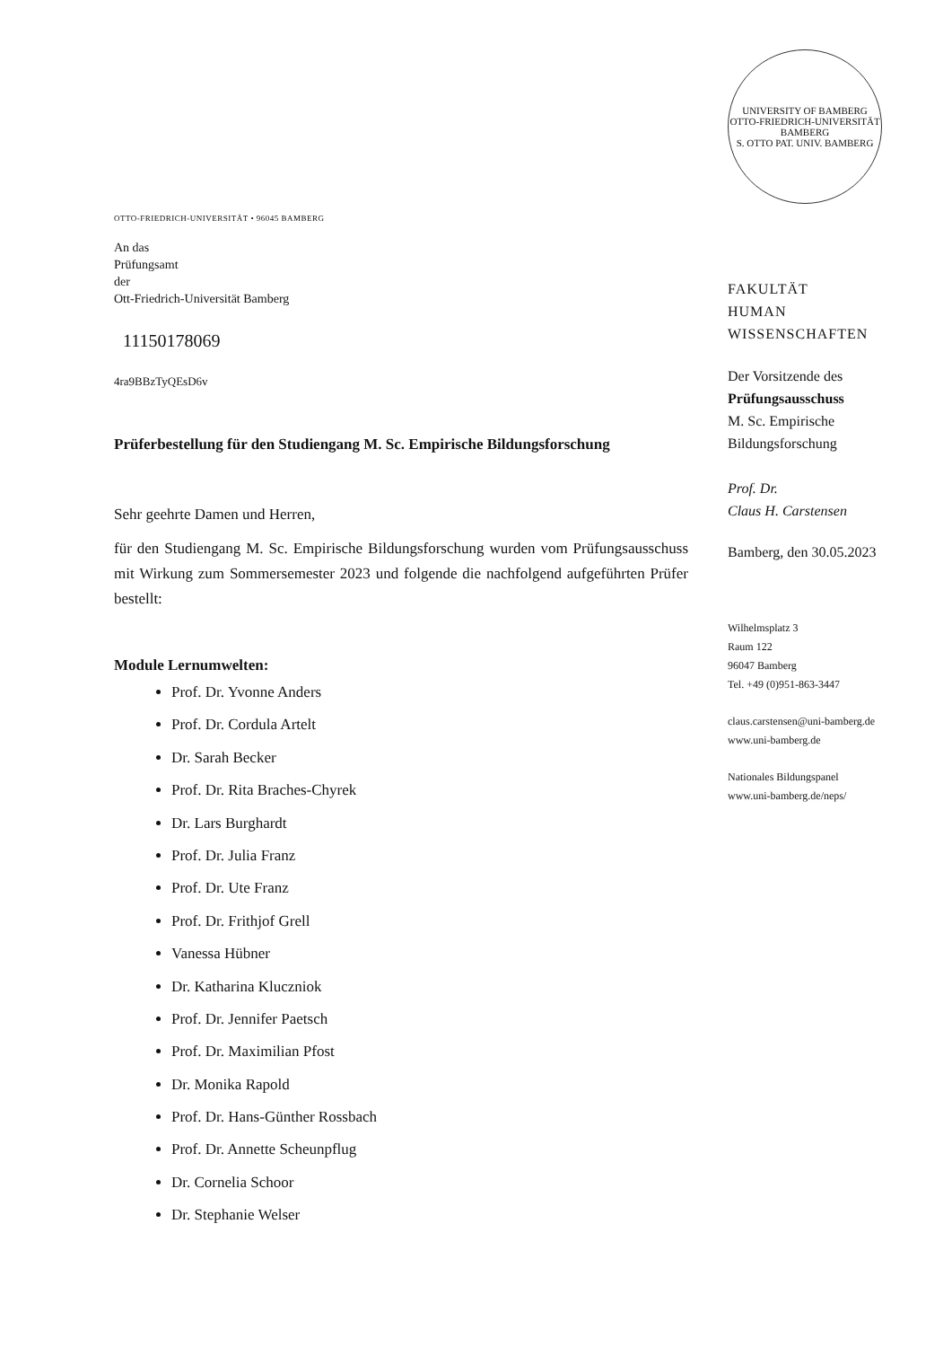OTTO-FRIEDRICH-UNIVERSITÄT • 96045 BAMBERG
An das
Prüfungsamt
der
Ott-Friedrich-Universität Bamberg
11150178069
4ra9BBzTyQEsD6v
Prüferbestellung für den Studiengang M. Sc. Empirische Bildungsforschung
Sehr geehrte Damen und Herren,
für den Studiengang M. Sc. Empirische Bildungsforschung wurden vom Prüfungsausschuss mit Wirkung zum Sommersemester 2023 und folgende die nachfolgend aufgeführten Prüfer bestellt:
Module Lernumwelten:
Prof. Dr. Yvonne Anders
Prof. Dr. Cordula Artelt
Dr. Sarah Becker
Prof. Dr. Rita Braches-Chyrek
Dr. Lars Burghardt
Prof. Dr. Julia Franz
Prof. Dr. Ute Franz
Prof. Dr. Frithjof Grell
Vanessa Hübner
Dr. Katharina Kluczniok
Prof. Dr. Jennifer Paetsch
Prof. Dr. Maximilian Pfost
Dr. Monika Rapold
Prof. Dr. Hans-Günther Rossbach
Prof. Dr. Annette Scheunpflug
Dr. Cornelia Schoor
Dr. Stephanie Welser
UNIVERSITY OF BAMBERG
OTTO-FRIEDRICH-UNIVERSITÄT BAMBERG
S. OTTO PAT. UNIV. BAMBERG
FAKULTÄT
HUMAN
WISSENSCHAFTEN
Der Vorsitzende des
Prüfungsausschuss
M. Sc. Empirische
Bildungsforschung
Prof. Dr.
Claus H. Carstensen
Bamberg, den 30.05.2023
Wilhelmsplatz 3
Raum 122
96047 Bamberg
Tel. +49 (0)951-863-3447
claus.carstensen@uni-bamberg.de
www.uni-bamberg.de
Nationales Bildungspanel
www.uni-bamberg.de/neps/